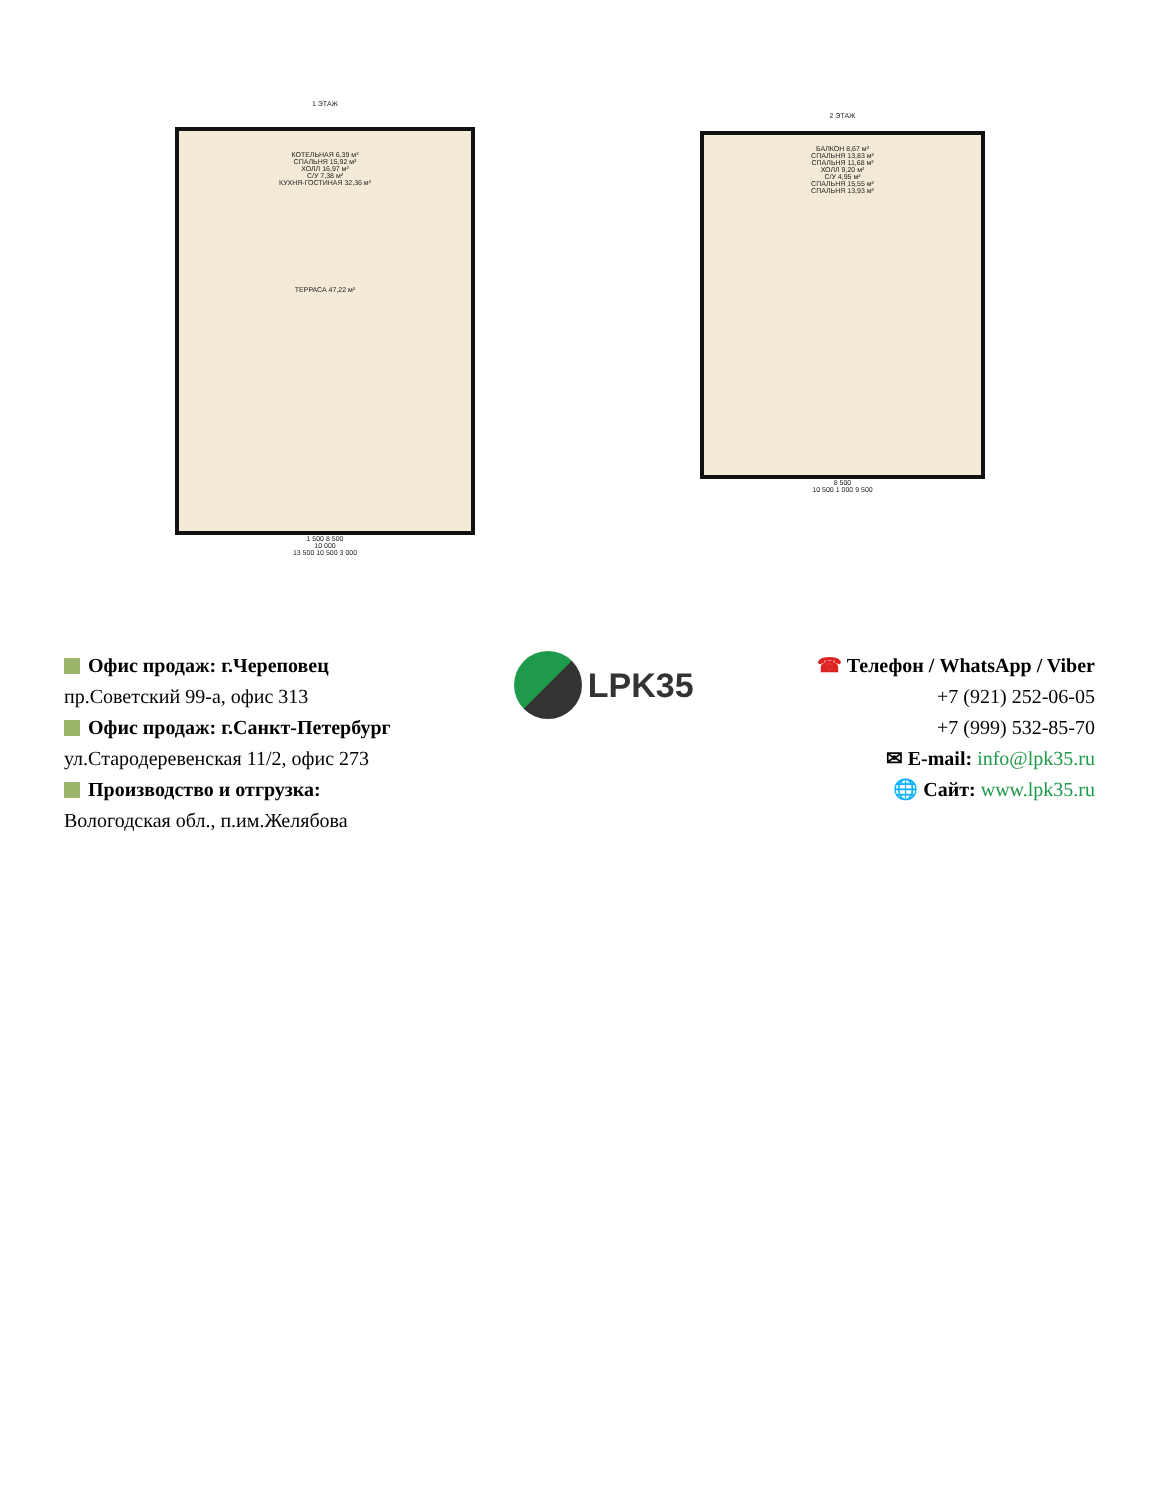1 ЭТАЖ
КОТЕЛЬНАЯ 6,39 м²
СПАЛЬНЯ 15,92 м²
ХОЛЛ 16,97 м²
С/У 7,38 м²
КУХНЯ-ГОСТИНАЯ 32,36 м²
ТЕРРАСА 47,22 м²
1 500 8 500
10 000
13 500 10 500 3 000
2 ЭТАЖ
БАЛКОН 8,67 м²
СПАЛЬНЯ 13,83 м²
СПАЛЬНЯ 11,68 м²
ХОЛЛ 9,20 м²
С/У 4,95 м²
СПАЛЬНЯ 15,55 м²
СПАЛЬНЯ 13,93 м²
8 500
10 500 1 000 9 500
Офис продаж: г.Череповец
пр.Советский 99-а, офис 313
Офис продаж: г.Санкт-Петербург
ул.Стародеревенская 11/2, офис 273
Производство и отгрузка:
Вологодская обл., п.им.Желябова
LPK35
☎ Телефон / WhatsApp / Viber
+7 (921) 252-06-05
+7 (999) 532-85-70
✉ E-mail: info@lpk35.ru
🌐 Сайт: www.lpk35.ru